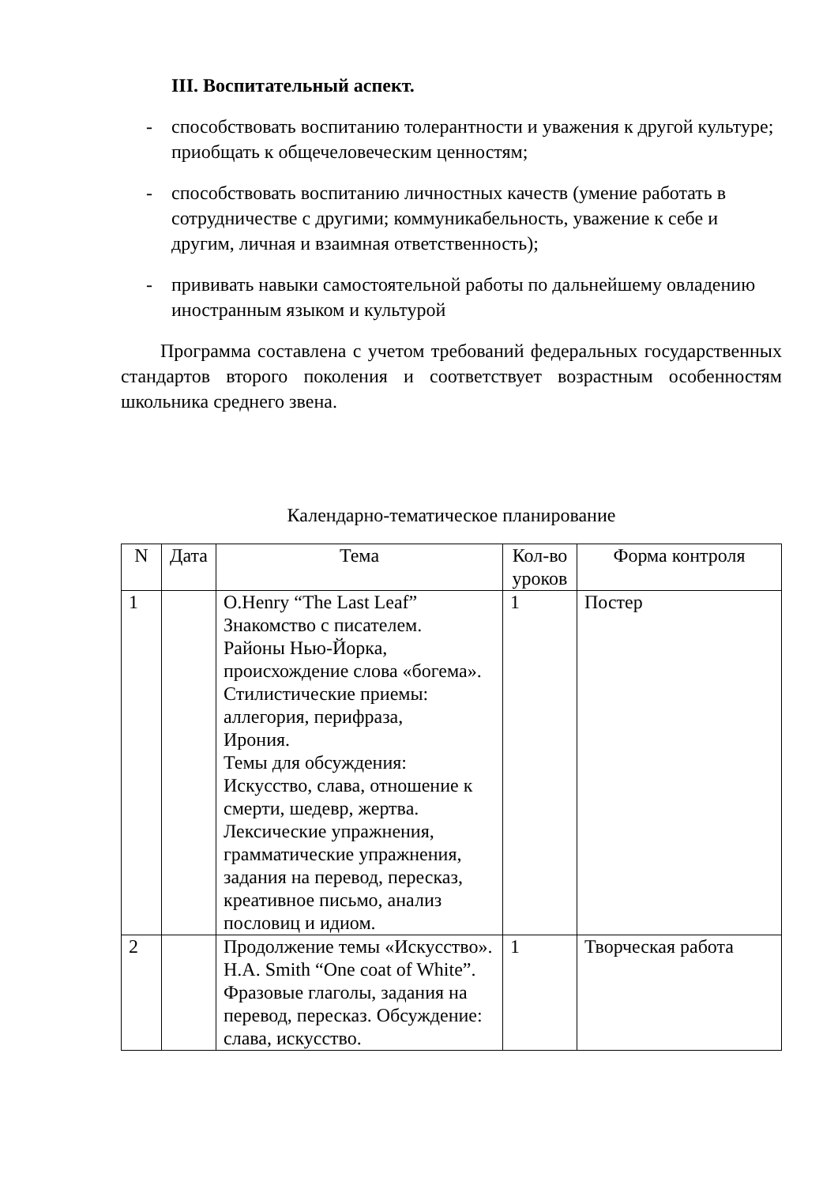III. Воспитательный аспект.
- способствовать воспитанию толерантности и уважения к другой культуре;
приобщать к общечеловеческим ценностям;
- способствовать воспитанию личностных качеств (умение работать в сотрудничестве с другими; коммуникабельность, уважение к себе и другим, личная и взаимная ответственность);
- прививать навыки самостоятельной работы по дальнейшему овладению иностранным языком и культурой
Программа составлена с учетом требований федеральных государственных стандартов второго поколения и соответствует возрастным особенностям школьника среднего звена.
Календарно-тематическое планирование
| N | Дата | Тема | Кол-во уроков | Форма контроля |
| --- | --- | --- | --- | --- |
| 1 | | O.Henry “The Last Leaf” Знакомство с писателем. Районы Нью-Йорка, происхождение слова «богема». Стилистические приемы: аллегория, перифраза, Ирония. Темы для обсуждения: Искусство, слава, отношение к смерти, шедевр, жертва. Лексические упражнения, грамматические упражнения, задания на перевод, пересказ, креативное письмо, анализ пословиц и идиом. | 1 | Постер |
| 2 | | Продолжение темы «Искусство». H.A. Smith “One coat of White”. Фразовые глаголы, задания на перевод, пересказ. Обсуждение: слава, искусство. | 1 | Творческая работа |